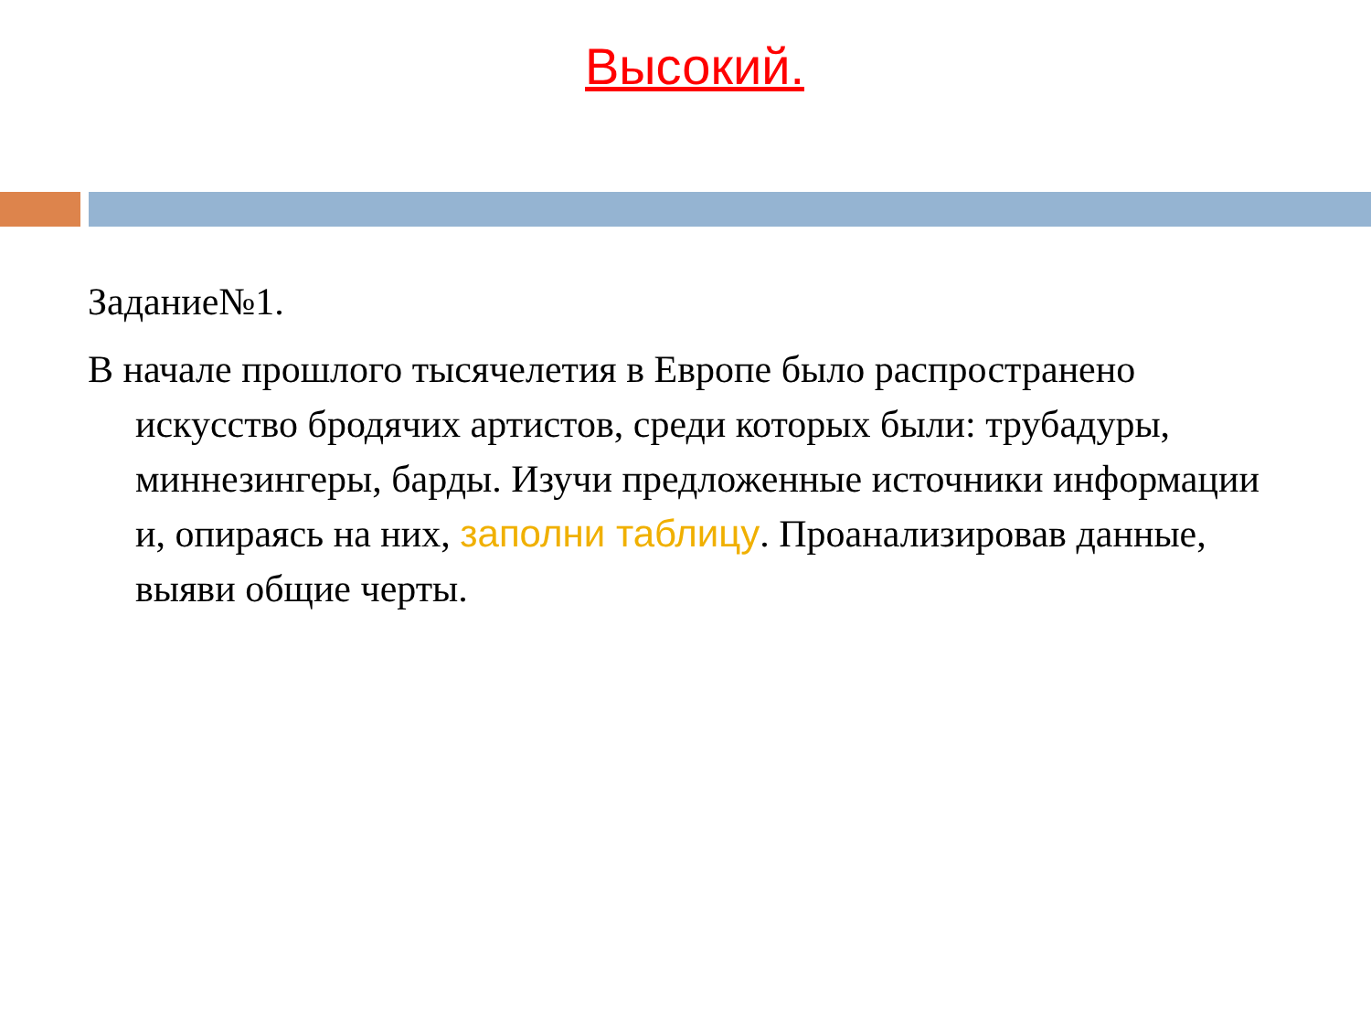Высокий.
Задание№1.
В начале прошлого тысячелетия в Европе было распространено искусство бродячих артистов, среди которых были: трубадуры, миннезингеры, барды. Изучи предложенные источники информации и, опираясь на них, заполни таблицу. Проанализировав данные, выяви общие черты.